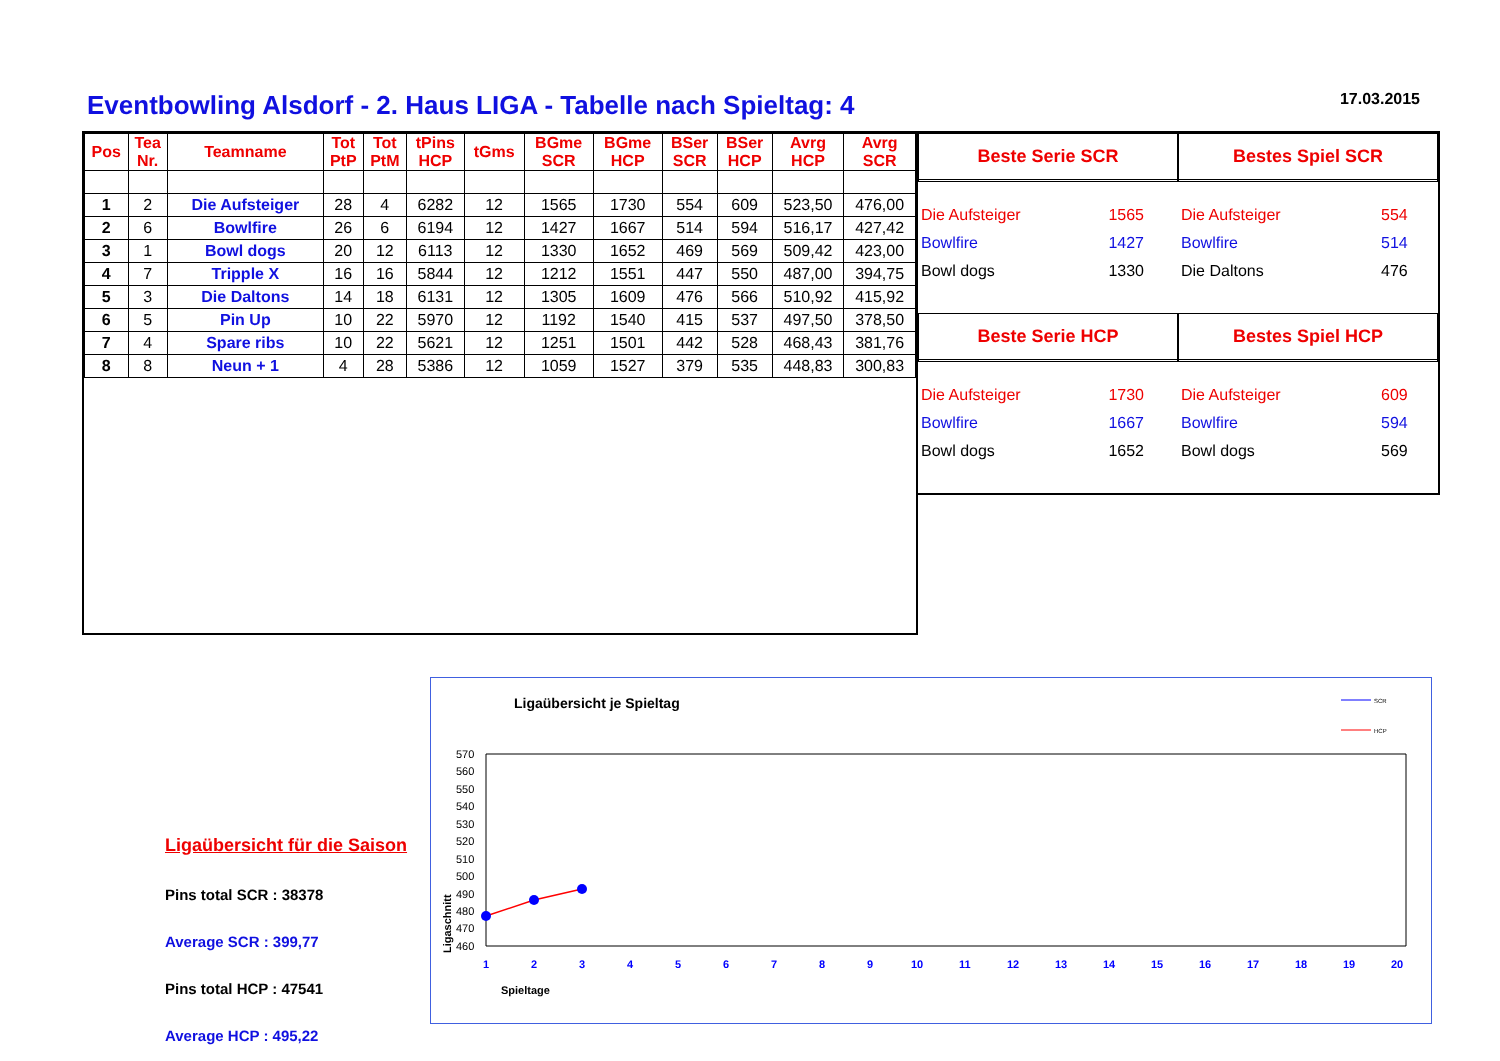Eventbowling Alsdorf - 2. Haus LIGA - Tabelle nach Spieltag: 4
17.03.2015
| Pos | Tea Nr. | Teamname | Tot PtP | Tot PtM | tPins HCP | tGms | BGme SCR | BGme HCP | BSer SCR | BSer HCP | Avrg HCP | Avrg SCR |
| --- | --- | --- | --- | --- | --- | --- | --- | --- | --- | --- | --- | --- |
| 1 | 2 | Die Aufsteiger | 28 | 4 | 6282 | 12 | 1565 | 1730 | 554 | 609 | 523,50 | 476,00 |
| 2 | 6 | Bowlfire | 26 | 6 | 6194 | 12 | 1427 | 1667 | 514 | 594 | 516,17 | 427,42 |
| 3 | 1 | Bowl dogs | 20 | 12 | 6113 | 12 | 1330 | 1652 | 469 | 569 | 509,42 | 423,00 |
| 4 | 7 | Tripple X | 16 | 16 | 5844 | 12 | 1212 | 1551 | 447 | 550 | 487,00 | 394,75 |
| 5 | 3 | Die Daltons | 14 | 18 | 6131 | 12 | 1305 | 1609 | 476 | 566 | 510,92 | 415,92 |
| 6 | 5 | Pin Up | 10 | 22 | 5970 | 12 | 1192 | 1540 | 415 | 537 | 497,50 | 378,50 |
| 7 | 4 | Spare ribs | 10 | 22 | 5621 | 12 | 1251 | 1501 | 442 | 528 | 468,43 | 381,76 |
| 8 | 8 | Neun + 1 | 4 | 28 | 5386 | 12 | 1059 | 1527 | 379 | 535 | 448,83 | 300,83 |
Beste Serie SCR
| Die Aufsteiger | 1565 |
| Bowlfire | 1427 |
| Bowl dogs | 1330 |
Bestes Spiel SCR
| Die Aufsteiger | 554 |
| Bowlfire | 514 |
| Die Daltons | 476 |
Beste Serie HCP
| Die Aufsteiger | 1730 |
| Bowlfire | 1667 |
| Bowl dogs | 1652 |
Bestes Spiel HCP
| Die Aufsteiger | 609 |
| Bowlfire | 594 |
| Bowl dogs | 569 |
Ligaübersicht für die Saison
Pins total SCR : 38378
Average SCR : 399,77
Pins total HCP : 47541
Average HCP : 495,22
Ligaübersicht je Spieltag
SCR
HCP
570
560
550
540
530
520
510
500
490
480
470
460
1
2
3
4
5
6
7
8
9
10
11
12
13
14
15
16
17
18
19
20
Spieltage
Ligaschnitt